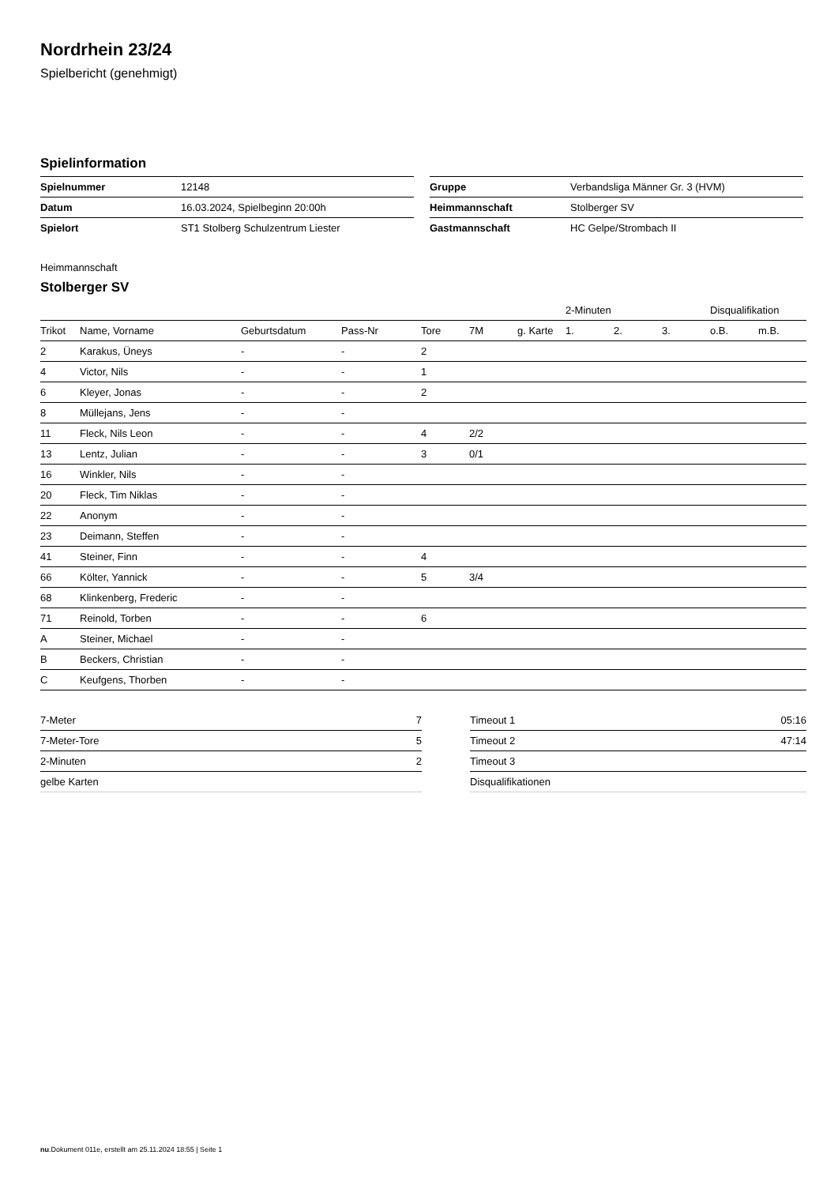Nordrhein 23/24
Spielbericht (genehmigt)
Spielinformation
| Spielnummer | 12148 |
| Datum | 16.03.2024, Spielbeginn 20:00h |
| Spielort | ST1 Stolberg Schulzentrum Liester |
| Gruppe | Verbandsliga Männer Gr. 3 (HVM) |
| Heimmannschaft | Stolberger SV |
| Gastmannschaft | HC Gelpe/Strombach II |
Heimmannschaft
Stolberger SV
| | | | | | | | 2-Minuten | | | Disqualifikation | |
| --- | --- | --- | --- | --- | --- | --- | --- | --- | --- | --- | --- |
| Trikot | Name, Vorname | Geburtsdatum | Pass-Nr | Tore | 7M | g. Karte | 1. | 2. | 3. | o.B. | m.B. |
| 2 | Karakus, Üneys | - | - | 2 | | | | | | | |
| 4 | Victor, Nils | - | - | 1 | | | | | | | |
| 6 | Kleyer, Jonas | - | - | 2 | | | | | | | |
| 8 | Müllejans, Jens | - | - | | | | | | | | |
| 11 | Fleck, Nils Leon | - | - | 4 | 2/2 | | | | | | |
| 13 | Lentz, Julian | - | - | 3 | 0/1 | | | | | | |
| 16 | Winkler, Nils | - | - | | | | | | | | |
| 20 | Fleck, Tim Niklas | - | - | | | | | | | | |
| 22 | Anonym | - | - | | | | | | | | |
| 23 | Deimann, Steffen | - | - | | | | | | | | |
| 41 | Steiner, Finn | - | - | 4 | | | | | | | |
| 66 | Költer, Yannick | - | - | 5 | 3/4 | | | | | | |
| 68 | Klinkenberg, Frederic | - | - | | | | | | | | |
| 71 | Reinold, Torben | - | - | 6 | | | | | | | |
| A | Steiner, Michael | - | - | | | | | | | | |
| B | Beckers, Christian | - | - | | | | | | | | |
| C | Keufgens, Thorben | - | - | | | | | | | | |
| 7-Meter | 7 |
| 7-Meter-Tore | 5 |
| 2-Minuten | 2 |
| gelbe Karten | |
| Timeout 1 | 05:16 |
| Timeout 2 | 47:14 |
| Timeout 3 | |
| Disqualifikationen | |
nu.Dokument 011e, erstellt am 25.11.2024 18:55 | Seite 1